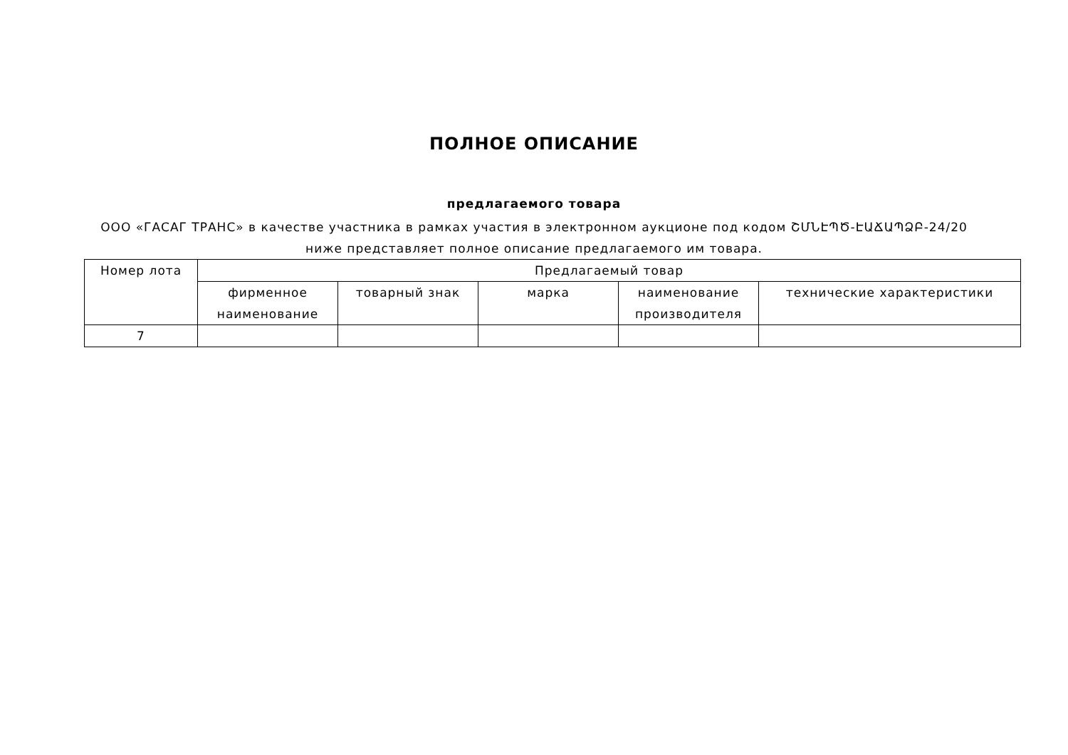ПОЛНОЕ ОПИСАНИЕ
предлагаемого товара
ООО «ГАСАГ ТРАНС» в качестве участника в рамках участия в электронном аукционе под кодом ՇՄՆԷՊԾ-ԷԱՃԱՊՁԲ-24/20 ниже представляет полное описание предлагаемого им товара.
| Номер лота | Предлагаемый товар | | | | |
| --- | --- | --- | --- | --- | --- |
| | фирменное наименование | товарный знак | марка | наименование производителя | технические характеристики |
| 7 | | | | | |